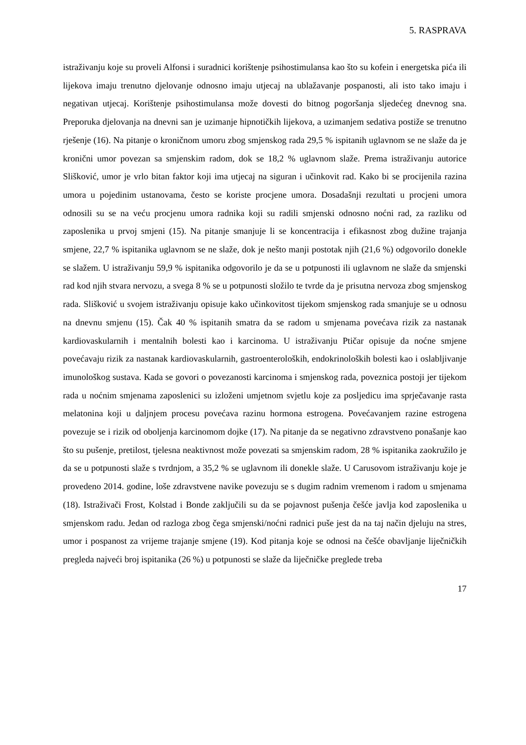5. RASPRAVA
istraživanju koje su proveli Alfonsi i suradnici korištenje psihostimulansa kao što su kofein i energetska pića ili lijekova imaju trenutno djelovanje odnosno imaju utjecaj na ublažavanje pospanosti, ali isto tako imaju i negativan utjecaj. Korištenje psihostimulansa može dovesti do bitnog pogoršanja sljedećeg dnevnog sna. Preporuka djelovanja na dnevni san je uzimanje hipnotičkih lijekova, a uzimanjem sedativa postiže se trenutno rješenje (16). Na pitanje o kroničnom umoru zbog smjenskog rada 29,5 % ispitanih uglavnom se ne slaže da je kronični umor povezan sa smjenskim radom, dok se 18,2 % uglavnom slaže. Prema istraživanju autorice Slišković, umor je vrlo bitan faktor koji ima utjecaj na siguran i učinkovit rad. Kako bi se procijenila razina umora u pojedinim ustanovama, često se koriste procjene umora. Dosadašnji rezultati u procjeni umora odnosili su se na veću procjenu umora radnika koji su radili smjenski odnosno noćni rad, za razliku od zaposlenika u prvoj smjeni (15). Na pitanje smanjuje li se koncentracija i efikasnost zbog dužine trajanja smjene, 22,7 % ispitanika uglavnom se ne slaže, dok je nešto manji postotak njih (21,6 %) odgovorilo donekle se slažem. U istraživanju 59,9 % ispitanika odgovorilo je da se u potpunosti ili uglavnom ne slaže da smjenski rad kod njih stvara nervozu, a svega 8 % se u potpunosti složilo te tvrde da je prisutna nervoza zbog smjenskog rada. Slišković u svojem istraživanju opisuje kako učinkovitost tijekom smjenskog rada smanjuje se u odnosu na dnevnu smjenu (15). Čak 40 % ispitanih smatra da se radom u smjenama povećava rizik za nastanak kardiovaskularnih i mentalnih bolesti kao i karcinoma. U istraživanju Ptičar opisuje da noćne smjene povećavaju rizik za nastanak kardiovaskularnih, gastroenteroloških, endokrinoloških bolesti kao i oslabljivanje imunološkog sustava. Kada se govori o povezanosti karcinoma i smjenskog rada, poveznica postoji jer tijekom rada u noćnim smjenama zaposlenici su izloženi umjetnom svjetlu koje za posljedicu ima sprječavanje rasta melatonina koji u daljnjem procesu povećava razinu hormona estrogena. Povećavanjem razine estrogena povezuje se i rizik od oboljenja karcinomom dojke (17). Na pitanje da se negativno zdravstveno ponašanje kao što su pušenje, pretilost, tjelesna neaktivnost može povezati sa smjenskim radom, 28 % ispitanika zaokružilo je da se u potpunosti slaže s tvrdnjom, a 35,2 % se uglavnom ili donekle slaže. U Carusovom istraživanju koje je provedeno 2014. godine, loše zdravstvene navike povezuju se s dugim radnim vremenom i radom u smjenama (18). Istraživači Frost, Kolstad i Bonde zaključili su da se pojavnost pušenja češće javlja kod zaposlenika u smjenskom radu. Jedan od razloga zbog čega smjenski/noćni radnici puše jest da na taj način djeluju na stres, umor i pospanost za vrijeme trajanje smjene (19). Kod pitanja koje se odnosi na češće obavljanje liječničkih pregleda najveći broj ispitanika (26 %) u potpunosti se slaže da liječničke preglede treba
17